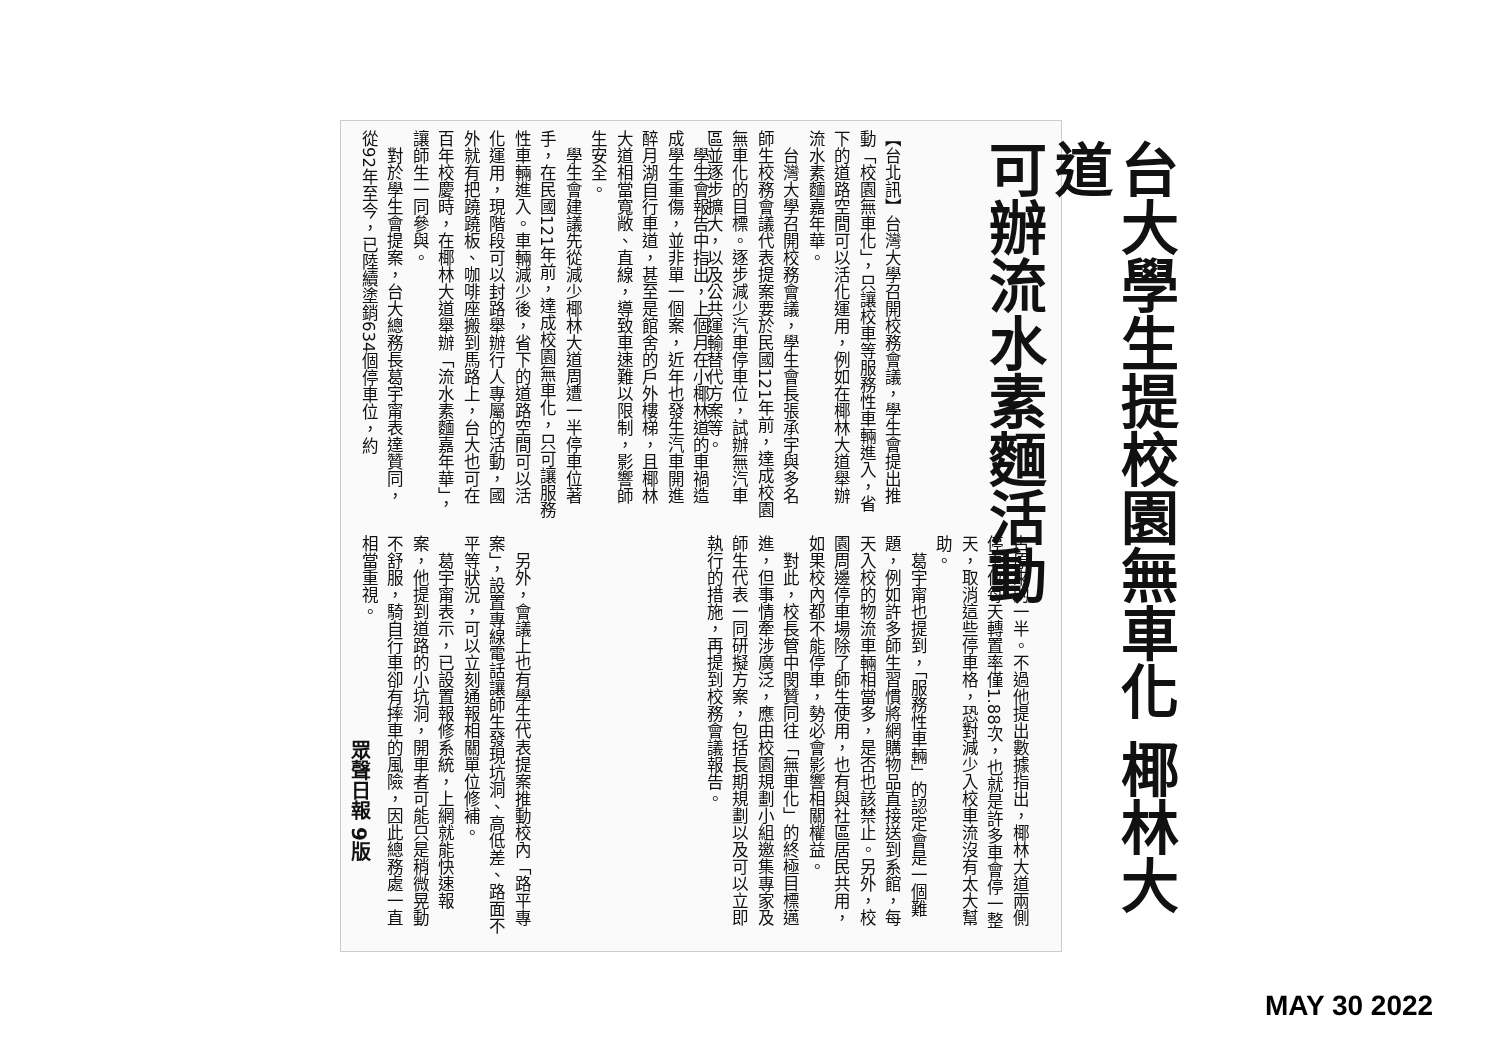台大學生提校園無車化 椰林大道
可辦流水素麵活動
【台北訊】台灣大學召開校務會議，學生會提出推動「校園無車化」，只讓校車等服務性車輛進入，省下的道路空間可以活化運用，例如在椰林大道舉辦流水素麵嘉年華。
　台灣大學召開校務會議，學生會長張承宇與多名師生校務會議代表提案要於民國121年前，達成校園無車化的目標。逐步減少汽車停車位，試辦無汽車區並逐步擴大，以及公共運輸替代方案等。
　學生會報告中指出，上個月在小椰林道的車禍造成學生重傷，並非單一個案，近年也發生汽車開進醉月湖自行車道，甚至是館舍的戶外樓梯，且椰林大道相當寬敞、直線，導致車速難以限制，影響師生安全。
　學生會建議先從減少椰林大道周遭一半停車位著手，在民國121年前，達成校園無車化，只可讓服務性車輛進入。車輛減少後，省下的道路空間可以活化運用，現階段可以封路舉辦行人專屬的活動，國外就有把蹺蹺板、咖啡座搬到馬路上，台大也可在百年校慶時，在椰林大道舉辦「流水素麵嘉年華」，讓師生一同參與。
　對於學生會提案，台大總務長葛宇甯表達贊同，從92年至今，已陸續塗銷634個停車位，約
占原來的一半。不過他提出數據指出，椰林大道兩側停車位每天轉置率僅1.88次，也就是許多車會停一整天，取消這些停車格，恐對減少入校車流沒有太大幫助。
　葛宇甯也提到，「服務性車輛」的認定會是一個難題，例如許多師生習慣將網購物品直接送到系館，每天入校的物流車輛相當多，是否也該禁止。另外，校園周邊停車場除了師生使用，也有與社區居民共用，如果校內都不能停車，勢必會影響相關權益。
　對此，校長管中閔贊同往「無車化」的終極目標邁進，但事情牽涉廣泛，應由校園規劃小組邀集專家及師生代表一同研擬方案，包括長期規劃以及可以立即執行的措施，再提到校務會議報告。
　另外，會議上也有學生代表提案推動校內「路平專案」，設置專線電話讓師生發現坑洞、高低差、路面不平等狀況，可以立刻通報相關單位修補。
　葛宇甯表示，已設置報修系統，上網就能快速報案，他提到道路的小坑洞，開車者可能只是稍微晃動不舒服，騎自行車卻有摔車的風險，因此總務處一直相當重視。
眾聲日報 9版
MAY 30 2022